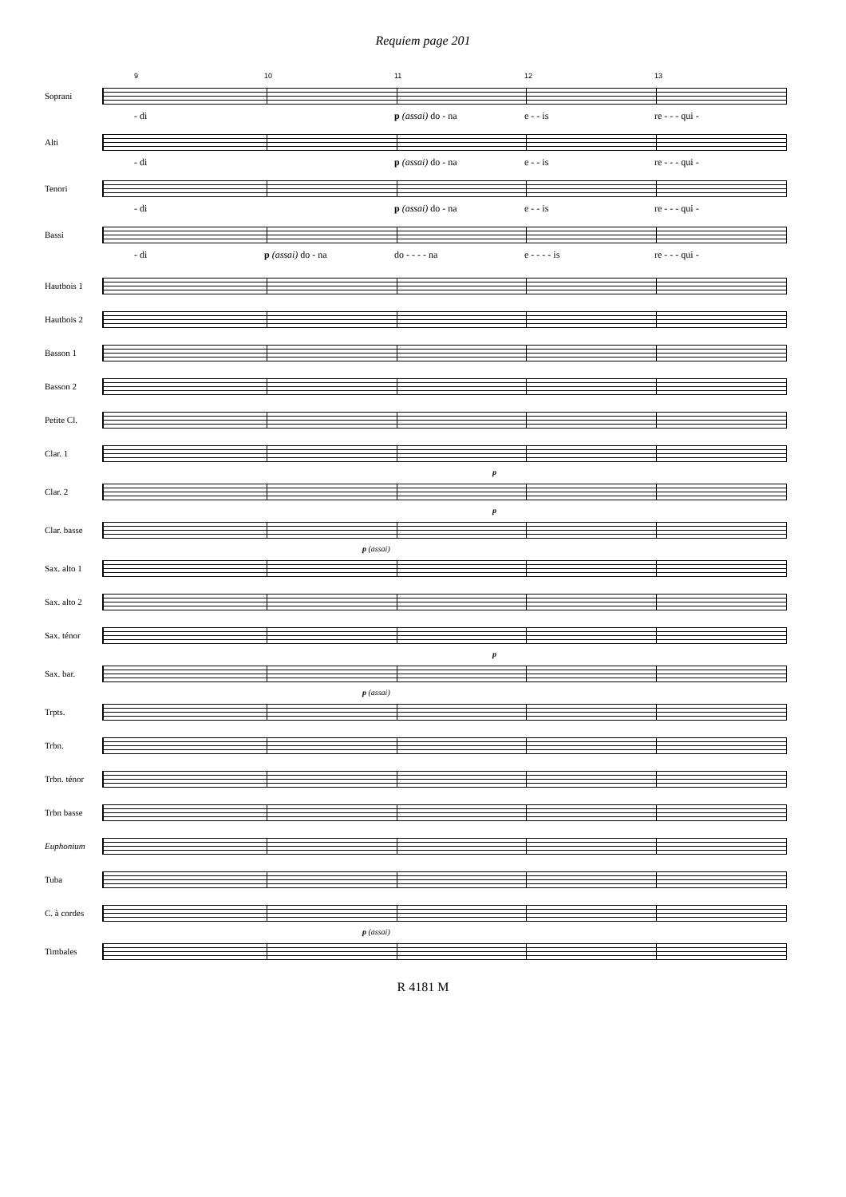Requiem page 201
9 10 11 12 13
Soprani
- di p (assai) do - na e - - is re - - - qui -
Alti
- di p (assai) do - na e - - is re - - - qui -
Tenori
- di p (assai) do - na e - - is re - - - qui -
Bassi
- di p (assai) do - na do - - - - na e - - - - is re - - - qui -
Hautbois 1
Hautbois 2
Basson 1
Basson 2
Petite Cl.
Clar. 1
p
Clar. 2
p
Clar. basse
p (assai)
Sax. alto 1
Sax. alto 2
Sax. ténor
p
Sax. bar.
p (assai)
Trpts.
Trbn.
Trbn. ténor
Trbn basse
Euphonium
Tuba
C. à cordes
p (assai)
Timbales
R 4181 M